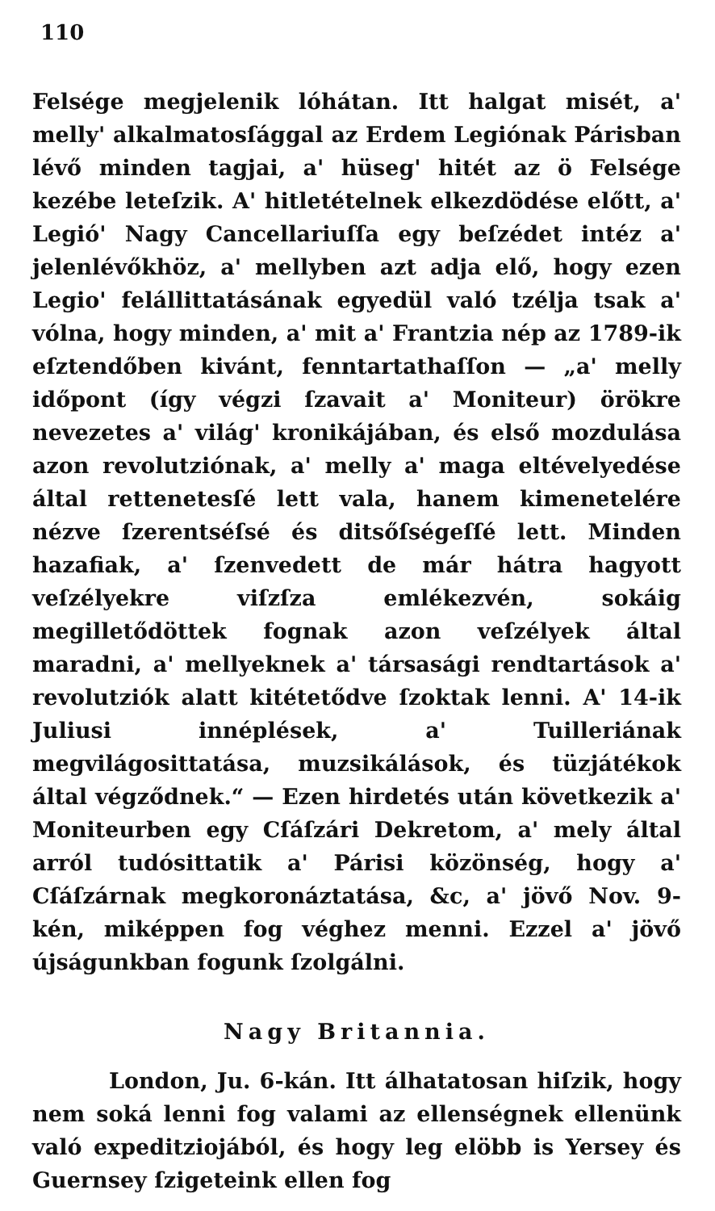110
Felsége megjelenik lóhátan. Itt halgat misét, a' melly' alkalmatosſággal az Erdem Legiónak Párisban lévő minden tagjai, a' hüseg' hitét az ö Felsége kezébe leteſzik. A' hitletételnek elkezdödése előtt, a' Legió' Nagy Cancellariuſſa egy beſzédet intéz a' jelenlévőkhöz, a' mellyben azt adja elő, hogy ezen Legio' felállittatásának egyedül való tzélja tsak a' vólna, hogy minden, a' mit a' Frantzia nép az 1789-ik eſztendőben kivánt, fenntartathaſſon — „a' melly időpont (így végzi ſzavait a' Moniteur) örökre nevezetes a' világ' kronikájában, és első mozdulása azon revolutziónak, a' melly a' maga eltévelyedése által rettenetesſé lett vala, hanem kimenetelére nézve ſzerentséſsé és ditsőſségeſſé lett. Minden hazafiak, a' ſzenvedett de már hátra hagyott veſzélyekre viſzſza emlékezvén, sokáig megilletődöttek fognak azon veſzélyek által maradni, a' mellyeknek a' társasági rendtartások a' revolutziók alatt kitétetődve ſzoktak lenni. A' 14-ik Juliusi innéplések, a' Tuilleriának megvilágosittatása, muzsikálások, és tüzjátékok által végződnek.“ — Ezen hirdetés után következik a' Moniteurben egy Cſáſzári Dekretom, a' mely által arról tudósittatik a' Párisi közönség, hogy a' Cſáſzárnak megkoronáztatása, &c, a' jövő Nov. 9-kén, miképpen fog véghez menni. Ezzel a' jövő újságunkban fogunk ſzolgálni.
Nagy Britannia.
London, Ju. 6-kán. Itt álhatatosan hiſzik, hogy nem soká lenni fog valami az ellenségnek ellenünk való expeditziojából, és hogy leg elöbb is Yersey és Guernsey ſzigeteink ellen fog